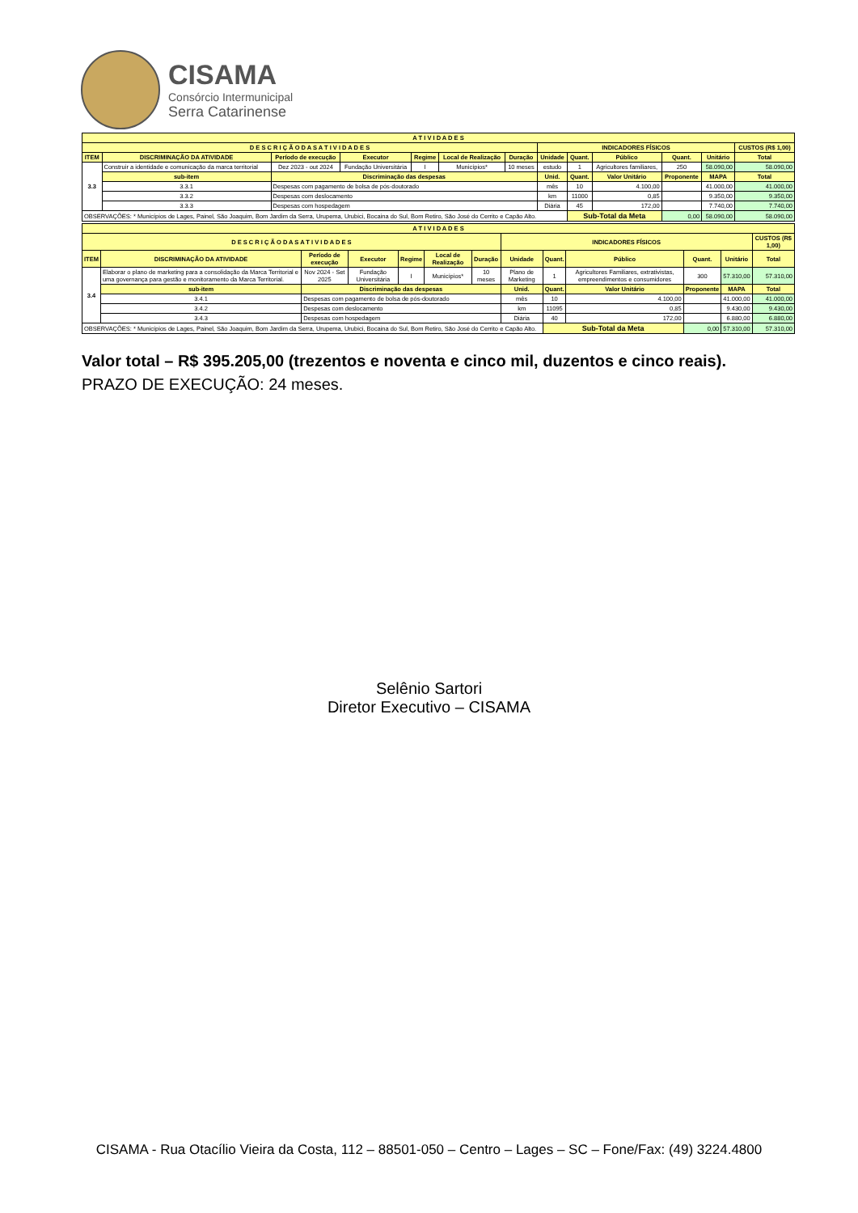CISAMA
Consórcio Intermunicipal
Serra Catarinense
| A T I V I D A D E S | | | | | | | | | | | | | |
| --- | --- | --- | --- | --- | --- | --- | --- | --- | --- | --- | --- | --- | --- |
| D E S C R I Ç Ã O D A S A T I V I D A D E S | | | | | | | | INDICADORES FÍSICOS | | | | | CUSTOS (R$ 1,00) |
| ITEM | DISCRIMINAÇÃO DA ATIVIDADE | | Período de execução | Executor | Regime | Local de Realização | Duração | Unidade | Quant. | Público | Quant. | Unitário | Total |
| 3.3 | Construir a identidade e comunicação da marca territorial | | Dez 2023 - out 2024 | Fundação Universitária | I | Municípios* | 10 meses | estudo | 1 | Agricultores familiares, | 250 | 58.090,00 | 58.090,00 |
| | sub-item | Discriminação das despesas | | | | | | Unid. | Quant. | Valor Unitário | Proponente | MAPA | Total |
| | 3.3.1 | Despesas com pagamento de bolsa de pós-doutorado | | | | | | mês | 10 | 4.100,00 | | 41.000,00 | 41.000,00 |
| | 3.3.2 | Despesas com deslocamento | | | | | | km | 11000 | 0,85 | | 9.350,00 | 9.350,00 |
| | 3.3.3 | Despesas com hospedagem | | | | | | Diária | 45 | 172,00 | | 7.740,00 | 7.740,00 |
| OBSERVAÇÕES: * Municípios de Lages, Painel, São Joaquim, Bom Jardim da Serra, Urupema, Urubici, Bocaina do Sul, Bom Retiro, São José do Cerrito e Capão Alto. | | | | | | | | | Sub-Total da Meta | | 0,00 | 58.090,00 | 58.090,00 |
| A T I V I D A D E S | | | | | | | | | | | | | |
| --- | --- | --- | --- | --- | --- | --- | --- | --- | --- | --- | --- | --- | --- |
| D E S C R I Ç Ã O D A S A T I V I D A D E S | | | | | | | | INDICADORES FÍSICOS | | | | | CUSTOS (R$ 1,00) |
| ITEM | DISCRIMINAÇÃO DA ATIVIDADE | | Período de execução | Executor | Regime | Local de Realização | Duração | Unidade | Quant. | Público | Quant. | Unitário | Total |
| 3.4 | Elaborar o plano de marketing para a consolidação da Marca Territorial e uma governança para gestão e monitoramento da Marca Territorial. | | Nov 2024 - Set 2025 | Fundação Universitária | I | Municípios* | 10 meses | Plano de Marketing | 1 | Agricultores Familiares, extrativistas, empreendimentos e consumidores | 300 | 57.310,00 | 57.310,00 |
| | sub-item | Discriminação das despesas | | | | | | Unid. | Quant. | Valor Unitário | Proponente | MAPA | Total |
| | 3.4.1 | Despesas com pagamento de bolsa de pós-doutorado | | | | | | mês | 10 | 4.100,00 | | 41.000,00 | 41.000,00 |
| | 3.4.2 | Despesas com deslocamento | | | | | | km | 11095 | 0,85 | | 9.430,00 | 9.430,00 |
| | 3.4.3 | Despesas com hospedagem | | | | | | Diária | 40 | 172,00 | | 6.880,00 | 6.880,00 |
| OBSERVAÇÕES: * Municípios de Lages, Painel, São Joaquim, Bom Jardim da Serra, Urupema, Urubici, Bocaina do Sul, Bom Retiro, São José do Cerrito e Capão Alto. | | | | | | | | | Sub-Total da Meta | | 0,00 | 57.310,00 | 57.310,00 |
Valor total – R$ 395.205,00 (trezentos e noventa e cinco mil, duzentos e cinco reais).
PRAZO DE EXECUÇÃO: 24 meses.
Selênio Sartori
Diretor Executivo – CISAMA
CISAMA - Rua Otacílio Vieira da Costa, 112 – 88501-050 – Centro – Lages – SC – Fone/Fax: (49) 3224.4800